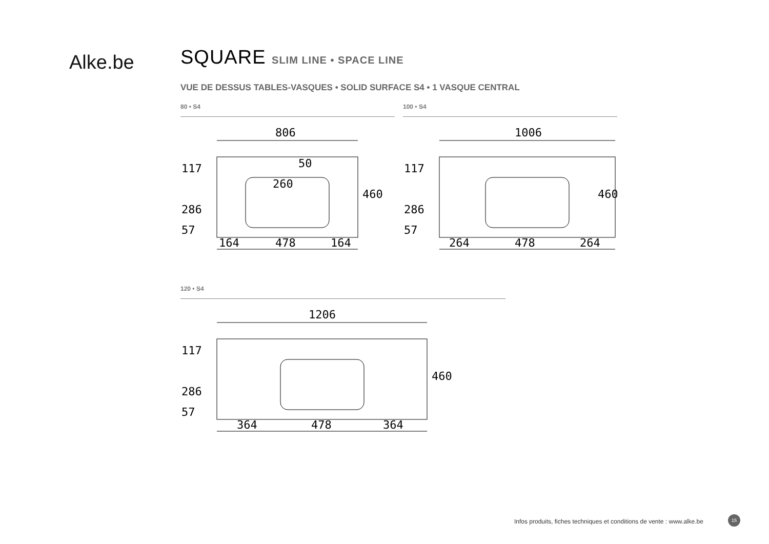Alke.be
SQUARE SLIM LINE • SPACE LINE
VUE DE DESSUS TABLES-VASQUES • SOLID SURFACE S4 • 1 VASQUE CENTRAL
80 • S4
806
164
478
164
117
286
57
460
260
50
100 • S4
1006
264
478
264
117
286
57
460
120 • S4
1206
364
478
364
117
286
57
460
Infos produits, fiches techniques et conditions de vente : www.alke.be
15